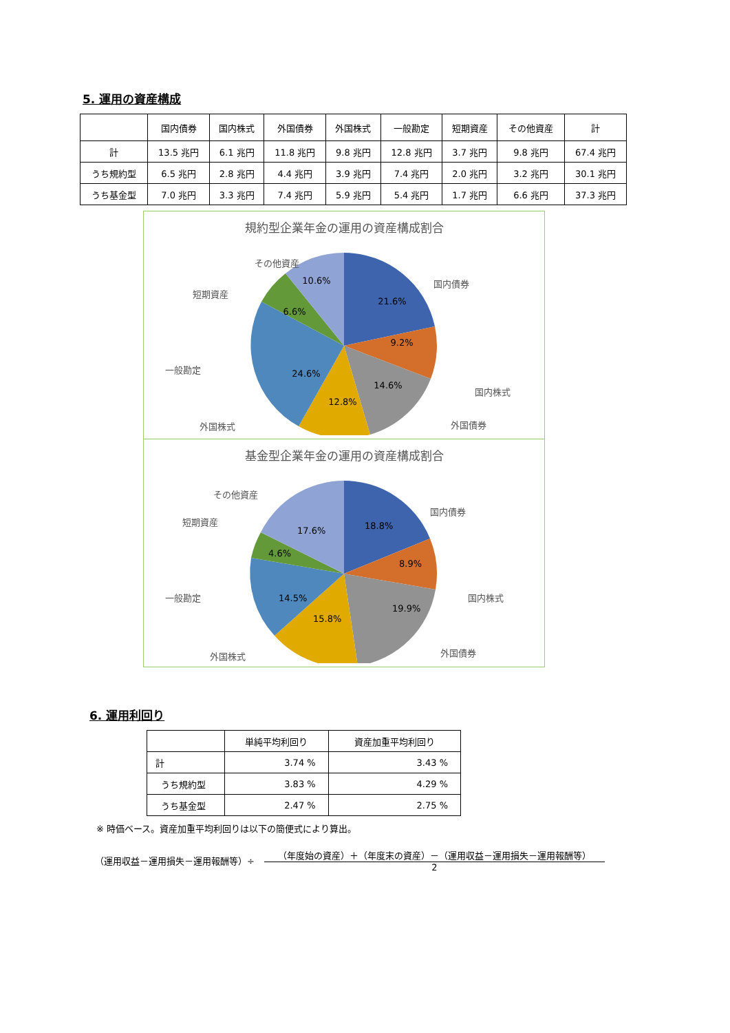5. 運用の資産構成
| | 国内債券 | 国内株式 | 外国債券 | 外国株式 | 一般勘定 | 短期資産 | その他資産 | 計 |
| --- | --- | --- | --- | --- | --- | --- | --- | --- |
| 計 | 13.5 兆円 | 6.1 兆円 | 11.8 兆円 | 9.8 兆円 | 12.8 兆円 | 3.7 兆円 | 9.8 兆円 | 67.4 兆円 |
| うち規約型 | 6.5 兆円 | 2.8 兆円 | 4.4 兆円 | 3.9 兆円 | 7.4 兆円 | 2.0 兆円 | 3.2 兆円 | 30.1 兆円 |
| うち基金型 | 7.0 兆円 | 3.3 兆円 | 7.4 兆円 | 5.9 兆円 | 5.4 兆円 | 1.7 兆円 | 6.6 兆円 | 37.3 兆円 |
規約型企業年金の運用の資産構成割合
21.6%
9.2%
14.6%
12.8%
24.6%
6.6%
10.6%
国内債券
国内株式
外国債券
外国株式
一般勘定
短期資産
その他資産
基金型企業年金の運用の資産構成割合
18.8%
8.9%
19.9%
15.8%
14.5%
4.6%
17.6%
国内債券
国内株式
外国債券
外国株式
一般勘定
短期資産
その他資産
6. 運用利回り
| | 単純平均利回り | 資産加重平均利回り |
| --- | --- | --- |
| 計 | 3.74 % | 3.43 % |
| うち規約型 | 3.83 % | 4.29 % |
| うち基金型 | 2.47 % | 2.75 % |
※ 時価ベース。資産加重平均利回りは以下の簡便式により算出。
（運用収益－運用損失－運用報酬等）÷
（年度始の資産）＋（年度末の資産）－（運用収益－運用損失－運用報酬等）
2